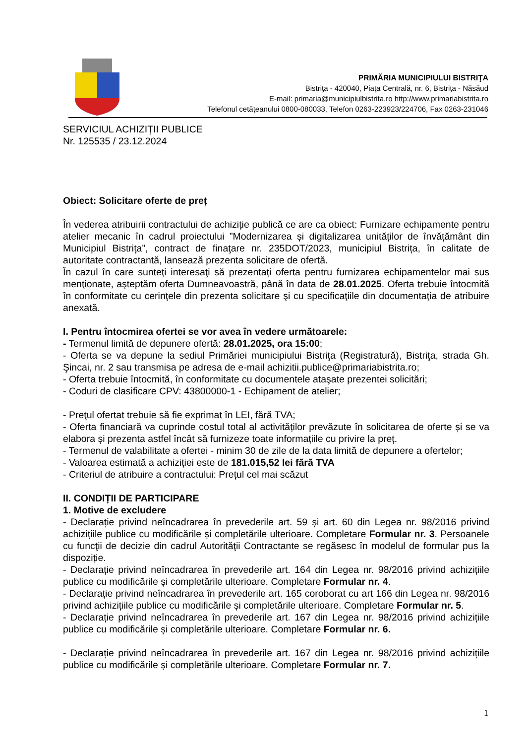PRIMĂRIA MUNICIPIULUI BISTRIŢA
Bistriţa - 420040, Piaţa Centrală, nr. 6, Bistriţa - Năsăud
E-mail: primaria@municipiulbistrita.ro http://www.primariabistrita.ro
Telefonul cetăţeanului 0800-080033, Telefon 0263-223923/224706, Fax 0263-231046
SERVICIUL ACHIZIŢII PUBLICE
Nr. 125535 / 23.12.2024
Obiect: Solicitare oferte de preț
În vederea atribuirii contractului de achiziție publică ce are ca obiect: Furnizare echipamente pentru atelier mecanic în cadrul proiectului ”Modernizarea și digitalizarea unităților de învățământ din Municipiul Bistrița”, contract de finaţare nr. 235DOT/2023, municipiul Bistrița, în calitate de autoritate contractantă, lansează prezenta solicitare de ofertă.
În cazul în care sunteţi interesaţi să prezentaţi oferta pentru furnizarea echipamentelor mai sus menţionate, aşteptăm oferta Dumneavoastră, până în data de 28.01.2025. Oferta trebuie întocmită în conformitate cu cerinţele din prezenta solicitare şi cu specificaţiile din documentaţia de atribuire anexată.
I. Pentru întocmirea ofertei se vor avea în vedere următoarele:
- Termenul limită de depunere ofertă: 28.01.2025, ora 15:00;
- Oferta se va depune la sediul Primăriei municipiului Bistriţa (Registratură), Bistriţa, strada Gh. Şincai, nr. 2 sau transmisa pe adresa de e-mail achizitii.publice@primariabistrita.ro;
- Oferta trebuie întocmită, în conformitate cu documentele ataşate prezentei solicitări;
- Coduri de clasificare CPV: 43800000-1 - Echipament de atelier;
- Preţul ofertat trebuie să fie exprimat în LEI, fără TVA;
- Oferta financiară va cuprinde costul total al activităților prevăzute în solicitarea de oferte și se va elabora și prezenta astfel încât să furnizeze toate informațiile cu privire la preț.
- Termenul de valabilitate a ofertei - minim 30 de zile de la data limită de depunere a ofertelor;
- Valoarea estimată a achiziției este de 181.015,52 lei fără TVA
- Criteriul de atribuire a contractului: Prețul cel mai scăzut
II. CONDIȚII DE PARTICIPARE
1. Motive de excludere
- Declarație privind neîncadrarea în prevederile art. 59 și art. 60 din Legea nr. 98/2016 privind achizițiile publice cu modificările și completările ulterioare. Completare Formular nr. 3. Persoanele cu funcţii de decizie din cadrul Autorităţii Contractante se regăsesc în modelul de formular pus la dispoziție.
- Declarație privind neîncadrarea în prevederile art. 164 din Legea nr. 98/2016 privind achizițiile publice cu modificările și completările ulterioare. Completare Formular nr. 4.
- Declarație privind neîncadrarea în prevederile art. 165 coroborat cu art 166 din Legea nr. 98/2016 privind achizițiile publice cu modificările și completările ulterioare. Completare Formular nr. 5.
- Declarație privind neîncadrarea în prevederile art. 167 din Legea nr. 98/2016 privind achizițiile publice cu modificările și completările ulterioare. Completare Formular nr. 6.
- Declarație privind neîncadrarea în prevederile art. 167 din Legea nr. 98/2016 privind achizițiile publice cu modificările și completările ulterioare. Completare Formular nr. 7.
1